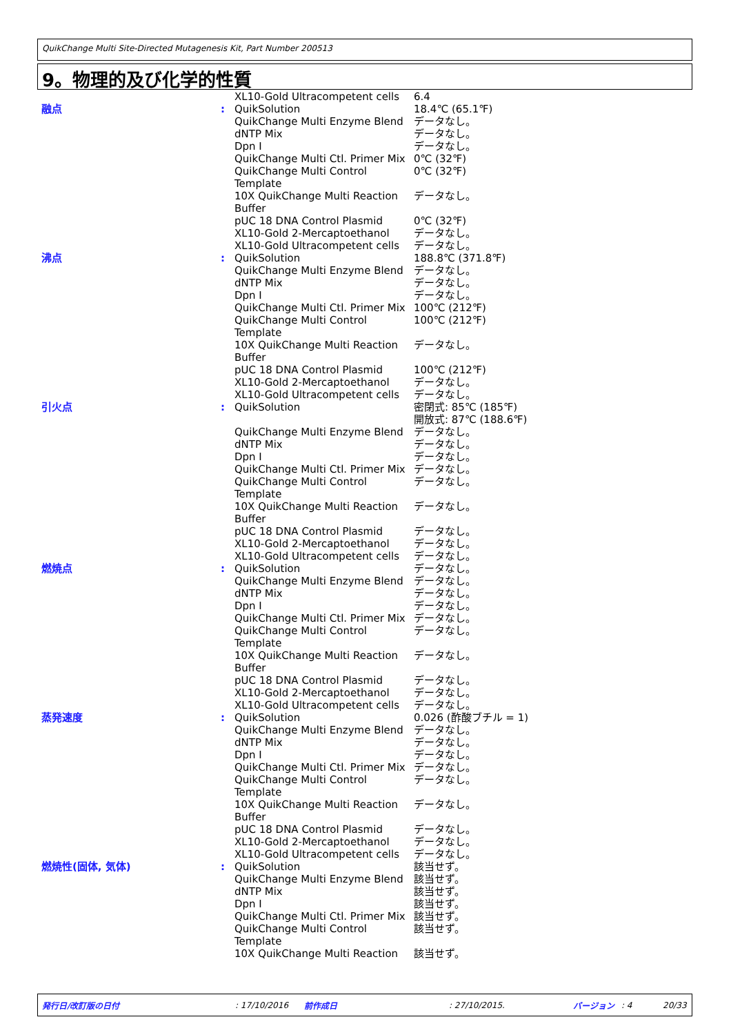QuikChange Multi Site-Directed Mutagenesis Kit, Part Number 200513
9。物理的及び化学的性質
| | | XL10-Gold Ultracompetent cells | 6.4 |
| 融点 | : | QuikSolution QuikChange Multi Enzyme Blend dNTP Mix Dpn I QuikChange Multi Ctl. Primer Mix QuikChange Multi Control Template 10X QuikChange Multi Reaction Buffer pUC 18 DNA Control Plasmid XL10-Gold 2-Mercaptoethanol XL10-Gold Ultracompetent cells | 18.4℃ (65.1℉) データなし。 データなし。 データなし。 0℃ (32℉) 0℃ (32℉) データなし。 0℃ (32℉) データなし。 データなし。 |
| 沸点 | : | QuikSolution QuikChange Multi Enzyme Blend dNTP Mix Dpn I QuikChange Multi Ctl. Primer Mix QuikChange Multi Control Template 10X QuikChange Multi Reaction Buffer pUC 18 DNA Control Plasmid XL10-Gold 2-Mercaptoethanol XL10-Gold Ultracompetent cells | 188.8℃ (371.8℉) データなし。 データなし。 データなし。 100℃ (212℉) 100℃ (212℉) データなし。 100℃ (212℉) データなし。 データなし。 |
| 引火点 | : | QuikSolution QuikChange Multi Enzyme Blend dNTP Mix Dpn I QuikChange Multi Ctl. Primer Mix QuikChange Multi Control Template 10X QuikChange Multi Reaction Buffer pUC 18 DNA Control Plasmid XL10-Gold 2-Mercaptoethanol XL10-Gold Ultracompetent cells | 密閉式: 85℃ (185℉) 開放式: 87℃ (188.6℉) データなし。 データなし。 データなし。 データなし。 データなし。 データなし。 データなし。 データなし。 データなし。 |
| 燃焼点 | : | QuikSolution QuikChange Multi Enzyme Blend dNTP Mix Dpn I QuikChange Multi Ctl. Primer Mix QuikChange Multi Control Template 10X QuikChange Multi Reaction Buffer pUC 18 DNA Control Plasmid XL10-Gold 2-Mercaptoethanol XL10-Gold Ultracompetent cells | データなし。 データなし。 データなし。 データなし。 データなし。 データなし。 データなし。 データなし。 データなし。 データなし。 |
| 蒸発速度 | : | QuikSolution QuikChange Multi Enzyme Blend dNTP Mix Dpn I QuikChange Multi Ctl. Primer Mix QuikChange Multi Control Template 10X QuikChange Multi Reaction Buffer pUC 18 DNA Control Plasmid XL10-Gold 2-Mercaptoethanol XL10-Gold Ultracompetent cells | 0.026 (酢酸ブチル = 1) データなし。 データなし。 データなし。 データなし。 データなし。 データなし。 データなし。 データなし。 データなし。 |
| 燃焼性(固体, 気体) | : | QuikSolution QuikChange Multi Enzyme Blend dNTP Mix Dpn I QuikChange Multi Ctl. Primer Mix QuikChange Multi Control Template 10X QuikChange Multi Reaction | 該当せず。 該当せず。 該当せず。 該当せず。 該当せず。 該当せず。 該当せず。 |
発行日/改訂版の日付: 17/10/2016 前作成日: 27/10/2015. バージョン: 4 20/33